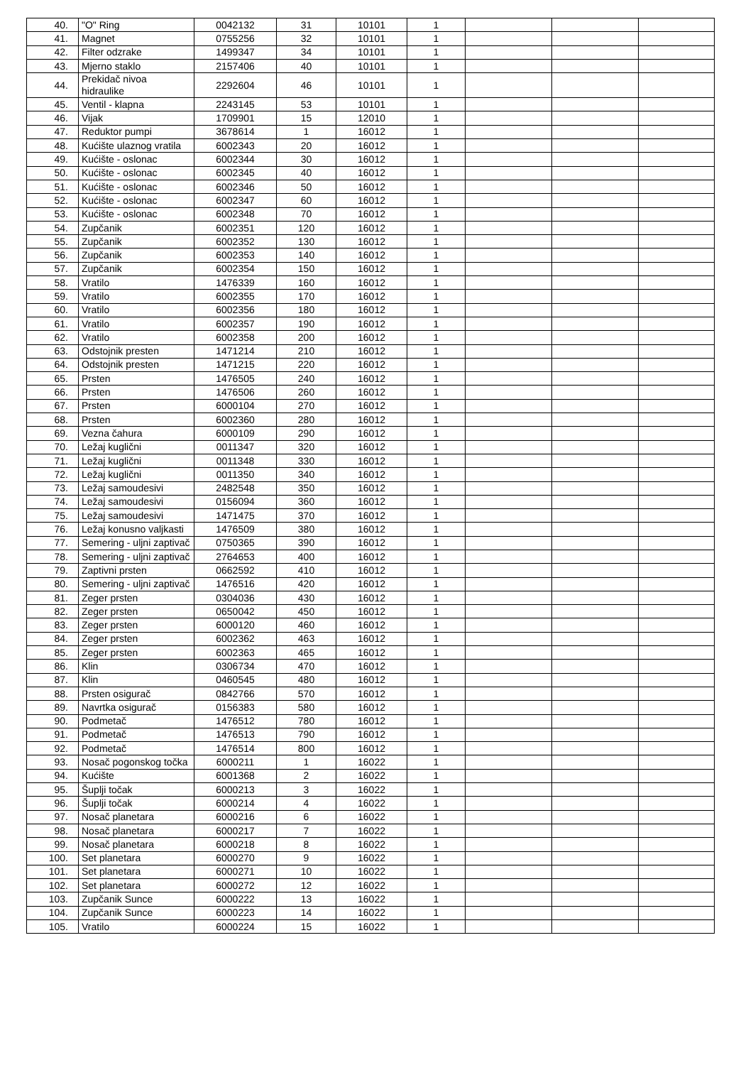| 40. | "O" Ring | 0042132 | 31 | 10101 | 1 | | | |
| 41. | Magnet | 0755256 | 32 | 10101 | 1 | | | |
| 42. | Filter odzrake | 1499347 | 34 | 10101 | 1 | | | |
| 43. | Mjerno staklo | 2157406 | 40 | 10101 | 1 | | | |
| 44. | Prekidač nivoa hidraulike | 2292604 | 46 | 10101 | 1 | | | |
| 45. | Ventil - klapna | 2243145 | 53 | 10101 | 1 | | | |
| 46. | Vijak | 1709901 | 15 | 12010 | 1 | | | |
| 47. | Reduktor pumpi | 3678614 | 1 | 16012 | 1 | | | |
| 48. | Kućište ulaznog vratila | 6002343 | 20 | 16012 | 1 | | | |
| 49. | Kućište - oslonac | 6002344 | 30 | 16012 | 1 | | | |
| 50. | Kućište - oslonac | 6002345 | 40 | 16012 | 1 | | | |
| 51. | Kućište - oslonac | 6002346 | 50 | 16012 | 1 | | | |
| 52. | Kućište - oslonac | 6002347 | 60 | 16012 | 1 | | | |
| 53. | Kućište - oslonac | 6002348 | 70 | 16012 | 1 | | | |
| 54. | Zupčanik | 6002351 | 120 | 16012 | 1 | | | |
| 55. | Zupčanik | 6002352 | 130 | 16012 | 1 | | | |
| 56. | Zupčanik | 6002353 | 140 | 16012 | 1 | | | |
| 57. | Zupčanik | 6002354 | 150 | 16012 | 1 | | | |
| 58. | Vratilo | 1476339 | 160 | 16012 | 1 | | | |
| 59. | Vratilo | 6002355 | 170 | 16012 | 1 | | | |
| 60. | Vratilo | 6002356 | 180 | 16012 | 1 | | | |
| 61. | Vratilo | 6002357 | 190 | 16012 | 1 | | | |
| 62. | Vratilo | 6002358 | 200 | 16012 | 1 | | | |
| 63. | Odstojnik presten | 1471214 | 210 | 16012 | 1 | | | |
| 64. | Odstojnik presten | 1471215 | 220 | 16012 | 1 | | | |
| 65. | Prsten | 1476505 | 240 | 16012 | 1 | | | |
| 66. | Prsten | 1476506 | 260 | 16012 | 1 | | | |
| 67. | Prsten | 6000104 | 270 | 16012 | 1 | | | |
| 68. | Prsten | 6002360 | 280 | 16012 | 1 | | | |
| 69. | Vezna čahura | 6000109 | 290 | 16012 | 1 | | | |
| 70. | Ležaj kuglični | 0011347 | 320 | 16012 | 1 | | | |
| 71. | Ležaj kuglični | 0011348 | 330 | 16012 | 1 | | | |
| 72. | Ležaj kuglični | 0011350 | 340 | 16012 | 1 | | | |
| 73. | Ležaj samoudesivi | 2482548 | 350 | 16012 | 1 | | | |
| 74. | Ležaj samoudesivi | 0156094 | 360 | 16012 | 1 | | | |
| 75. | Ležaj samoudesivi | 1471475 | 370 | 16012 | 1 | | | |
| 76. | Ležaj konusno valjkasti | 1476509 | 380 | 16012 | 1 | | | |
| 77. | Semering - uljni zaptivač | 0750365 | 390 | 16012 | 1 | | | |
| 78. | Semering - uljni zaptivač | 2764653 | 400 | 16012 | 1 | | | |
| 79. | Zaptivni prsten | 0662592 | 410 | 16012 | 1 | | | |
| 80. | Semering - uljni zaptivač | 1476516 | 420 | 16012 | 1 | | | |
| 81. | Zeger prsten | 0304036 | 430 | 16012 | 1 | | | |
| 82. | Zeger prsten | 0650042 | 450 | 16012 | 1 | | | |
| 83. | Zeger prsten | 6000120 | 460 | 16012 | 1 | | | |
| 84. | Zeger prsten | 6002362 | 463 | 16012 | 1 | | | |
| 85. | Zeger prsten | 6002363 | 465 | 16012 | 1 | | | |
| 86. | Klin | 0306734 | 470 | 16012 | 1 | | | |
| 87. | Klin | 0460545 | 480 | 16012 | 1 | | | |
| 88. | Prsten osigurač | 0842766 | 570 | 16012 | 1 | | | |
| 89. | Navrtka osigurač | 0156383 | 580 | 16012 | 1 | | | |
| 90. | Podmetač | 1476512 | 780 | 16012 | 1 | | | |
| 91. | Podmetač | 1476513 | 790 | 16012 | 1 | | | |
| 92. | Podmetač | 1476514 | 800 | 16012 | 1 | | | |
| 93. | Nosač pogonskog točka | 6000211 | 1 | 16022 | 1 | | | |
| 94. | Kućište | 6001368 | 2 | 16022 | 1 | | | |
| 95. | Šuplji točak | 6000213 | 3 | 16022 | 1 | | | |
| 96. | Šuplji točak | 6000214 | 4 | 16022 | 1 | | | |
| 97. | Nosač planetara | 6000216 | 6 | 16022 | 1 | | | |
| 98. | Nosač planetara | 6000217 | 7 | 16022 | 1 | | | |
| 99. | Nosač planetara | 6000218 | 8 | 16022 | 1 | | | |
| 100. | Set planetara | 6000270 | 9 | 16022 | 1 | | | |
| 101. | Set planetara | 6000271 | 10 | 16022 | 1 | | | |
| 102. | Set planetara | 6000272 | 12 | 16022 | 1 | | | |
| 103. | Zupčanik Sunce | 6000222 | 13 | 16022 | 1 | | | |
| 104. | Zupčanik Sunce | 6000223 | 14 | 16022 | 1 | | | |
| 105. | Vratilo | 6000224 | 15 | 16022 | 1 | | | |